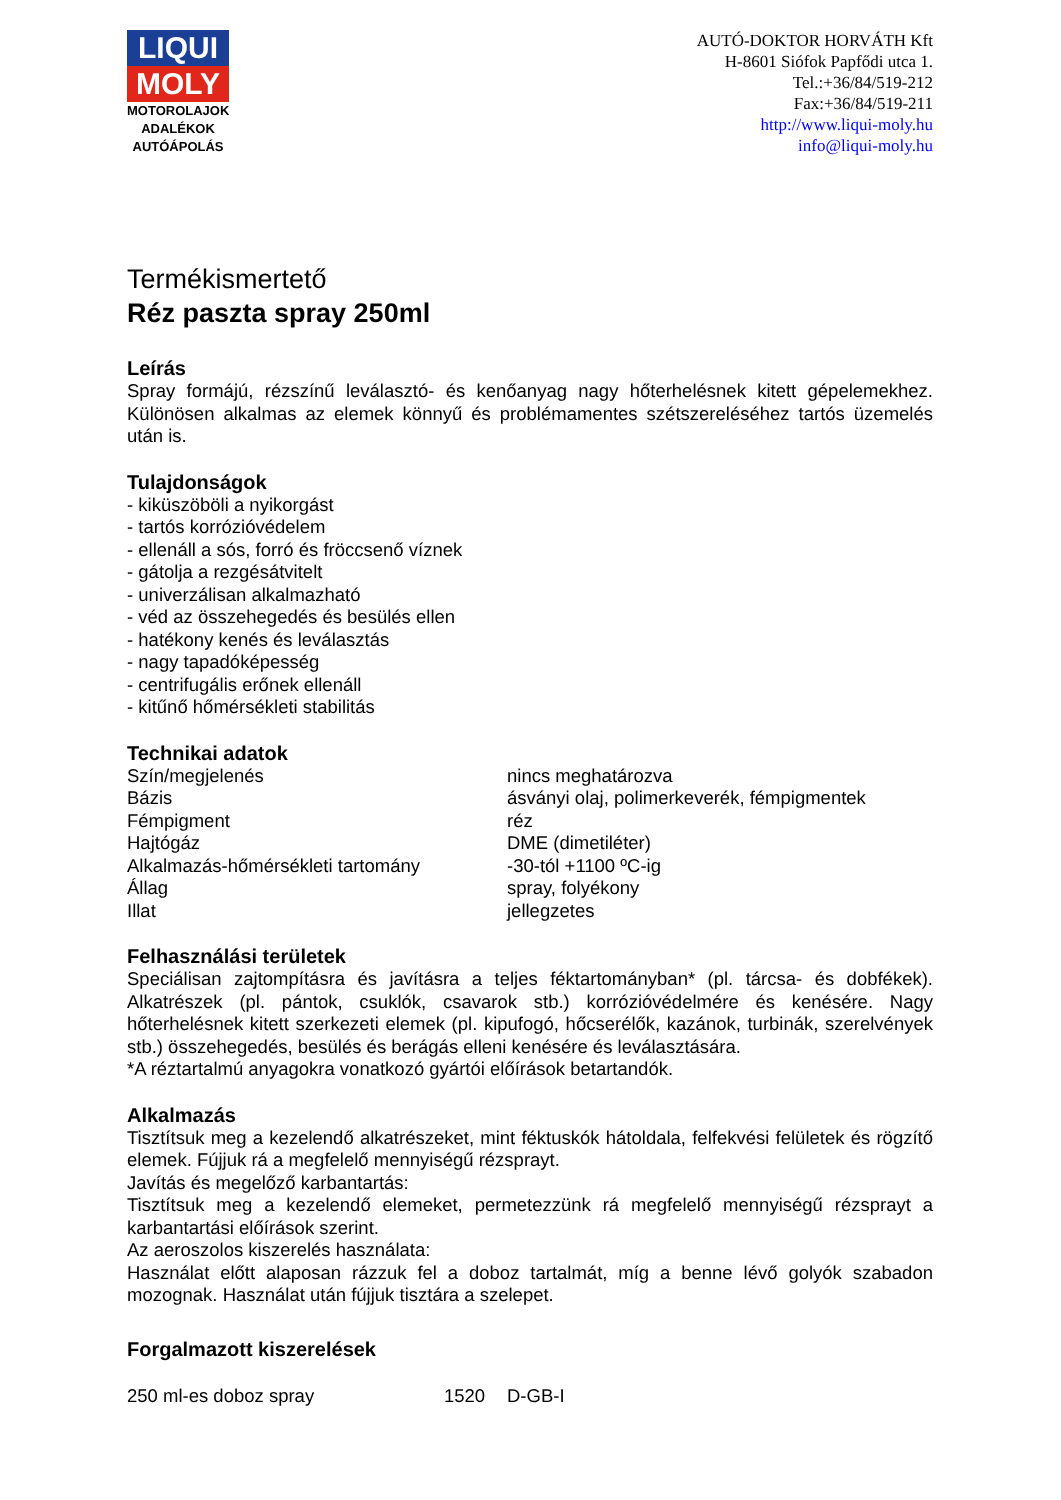LIQUI
MOLY
MOTOROLAJOK
ADALÉKOK
AUTÓÁPOLÁS
AUTÓ-DOKTOR HORVÁTH Kft
H-8601 Siófok Papfődi utca 1.
Tel.:+36/84/519-212
Fax:+36/84/519-211
http://www.liqui-moly.hu
info@liqui-moly.hu
Termékismertető
Réz paszta spray 250ml
Leírás
Spray formájú, rézszínű leválasztó- és kenőanyag nagy hőterhelésnek kitett gépelemekhez. Különösen alkalmas az elemek könnyű és problémamentes szétszereléséhez tartós üzemelés után is.
Tulajdonságok
- kiküszöböli a nyikorgást
- tartós korrózióvédelem
- ellenáll a sós, forró és fröccsenő víznek
- gátolja a rezgésátvitelt
- univerzálisan alkalmazható
- véd az összehegedés és besülés ellen
- hatékony kenés és leválasztás
- nagy tapadóképesség
- centrifugális erőnek ellenáll
- kitűnő hőmérsékleti stabilitás
Technikai adatok
| Szín/megjelenés | nincs meghatározva |
| Bázis | ásványi olaj, polimerkeverék, fémpigmentek |
| Fémpigment | réz |
| Hajtógáz | DME (dimetiléter) |
| Alkalmazás-hőmérsékleti tartomány | -30-tól +1100 ºC-ig |
| Állag | spray, folyékony |
| Illat | jellegzetes |
Felhasználási területek
Speciálisan zajtompításra és javításra a teljes féktartományban* (pl. tárcsa- és dobfékek). Alkatrészek (pl. pántok, csuklók, csavarok stb.) korrózióvédelmére és kenésére. Nagy hőterhelésnek kitett szerkezeti elemek (pl. kipufogó, hőcserélők, kazánok, turbinák, szerelvények stb.) összehegedés, besülés és berágás elleni kenésére és leválasztására.
*A réztartalmú anyagokra vonatkozó gyártói előírások betartandók.
Alkalmazás
Tisztítsuk meg a kezelendő alkatrészeket, mint féktuskók hátoldala, felfekvési felületek és rögzítő elemek. Fújjuk rá a megfelelő mennyiségű rézsprayt.
Javítás és megelőző karbantartás:
Tisztítsuk meg a kezelendő elemeket, permetezzünk rá megfelelő mennyiségű rézsprayt a karbantartási előírások szerint.
Az aeroszolos kiszerelés használata:
Használat előtt alaposan rázzuk fel a doboz tartalmát, míg a benne lévő golyók szabadon mozognak. Használat után fújjuk tisztára a szelepet.
Forgalmazott kiszerelések
| 250 ml-es doboz spray | 1520 | D-GB-I |